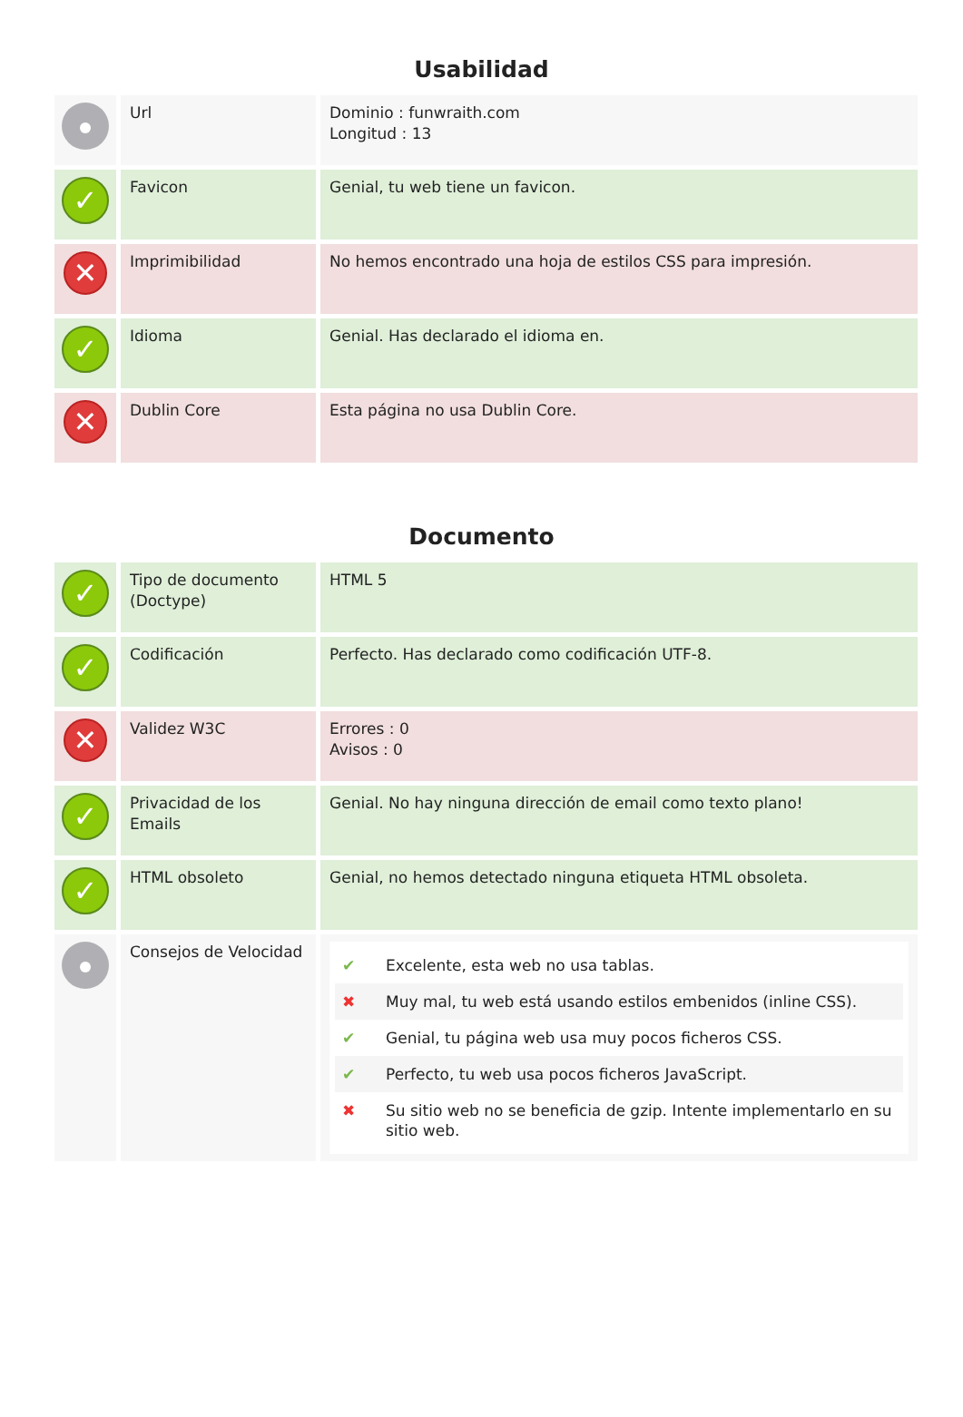Usabilidad
| | Url | Dominio : funwraith.com Longitud : 13 |
| ✓ | Favicon | Genial, tu web tiene un favicon. |
| ✕ | Imprimibilidad | No hemos encontrado una hoja de estilos CSS para impresión. |
| ✓ | Idioma | Genial. Has declarado el idioma en. |
| ✕ | Dublin Core | Esta página no usa Dublin Core. |
Documento
| ✓ | Tipo de documento (Doctype) | HTML 5 |
| ✓ | Codificación | Perfecto. Has declarado como codificación UTF-8. |
| ✕ | Validez W3C | Errores : 0 Avisos : 0 |
| ✓ | Privacidad de los Emails | Genial. No hay ninguna dirección de email como texto plano! |
| ✓ | HTML obsoleto | Genial, no hemos detectado ninguna etiqueta HTML obsoleta. |
| | Consejos de Velocidad | ✔ Excelente, esta web no usa tablas. ✖ Muy mal, tu web está usando estilos embenidos (inline CSS). ✔ Genial, tu página web usa muy pocos ficheros CSS. ✔ Perfecto, tu web usa pocos ficheros JavaScript. ✖ Su sitio web no se beneficia de gzip. Intente implementarlo en su sitio web. |